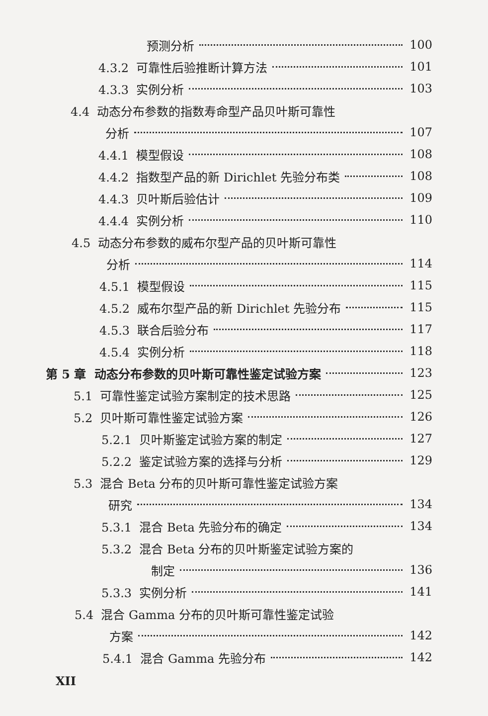预测分析 100
4.3.2 可靠性后验推断计算方法 101
4.3.3 实例分析 103
4.4 动态分布参数的指数寿命型产品贝叶斯可靠性
分析 107
4.4.1 模型假设 108
4.4.2 指数型产品的新 Dirichlet 先验分布类 108
4.4.3 贝叶斯后验估计 109
4.4.4 实例分析 110
4.5 动态分布参数的威布尔型产品的贝叶斯可靠性
分析 114
4.5.1 模型假设 115
4.5.2 威布尔型产品的新 Dirichlet 先验分布 115
4.5.3 联合后验分布 117
4.5.4 实例分析 118
第 5 章 动态分布参数的贝叶斯可靠性鉴定试验方案 123
5.1 可靠性鉴定试验方案制定的技术思路 125
5.2 贝叶斯可靠性鉴定试验方案 126
5.2.1 贝叶斯鉴定试验方案的制定 127
5.2.2 鉴定试验方案的选择与分析 129
5.3 混合 Beta 分布的贝叶斯可靠性鉴定试验方案
研究 134
5.3.1 混合 Beta 先验分布的确定 134
5.3.2 混合 Beta 分布的贝叶斯鉴定试验方案的
制定 136
5.3.3 实例分析 141
5.4 混合 Gamma 分布的贝叶斯可靠性鉴定试验
方案 142
5.4.1 混合 Gamma 先验分布 142
XII